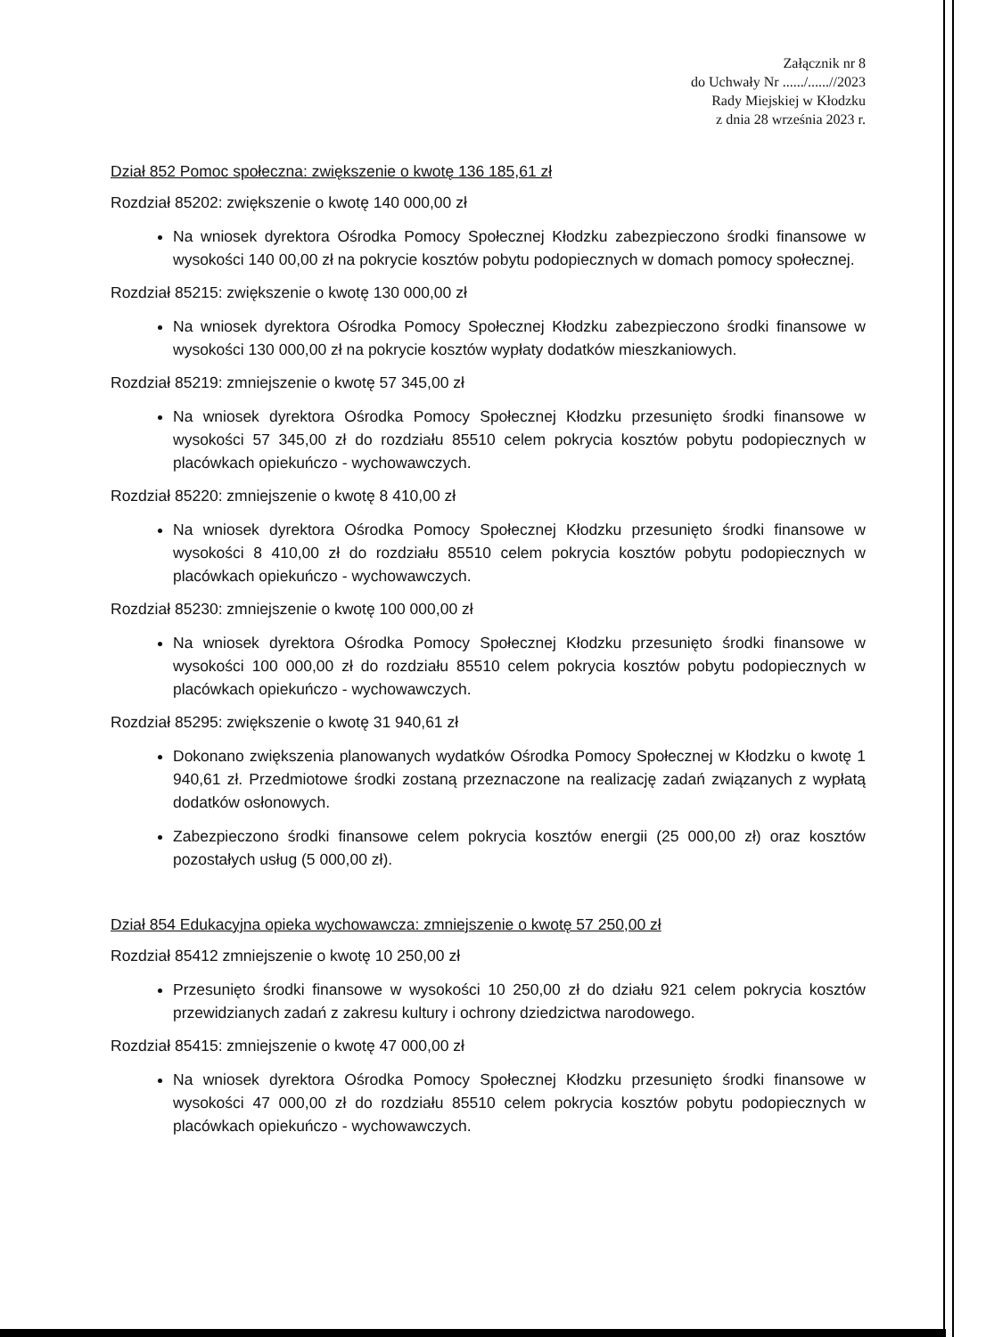Załącznik nr 8
do Uchwały Nr ....../......//2023
Rady Miejskiej w Kłodzku
z dnia 28 września 2023 r.
Dział 852 Pomoc społeczna: zwiększenie o kwotę 136 185,61 zł
Rozdział 85202: zwiększenie o kwotę 140 000,00 zł
Na wniosek dyrektora Ośrodka Pomocy Społecznej Kłodzku zabezpieczono środki finansowe w wysokości 140 00,00 zł na pokrycie kosztów pobytu podopiecznych w domach pomocy społecznej.
Rozdział 85215: zwiększenie o kwotę 130 000,00 zł
Na wniosek dyrektora Ośrodka Pomocy Społecznej Kłodzku zabezpieczono środki finansowe w wysokości 130 000,00 zł na pokrycie kosztów wypłaty dodatków mieszkaniowych.
Rozdział 85219: zmniejszenie o kwotę 57 345,00 zł
Na wniosek dyrektora Ośrodka Pomocy Społecznej Kłodzku przesunięto środki finansowe w wysokości 57 345,00 zł do rozdziału 85510 celem pokrycia kosztów pobytu podopiecznych w placówkach opiekuńczo - wychowawczych.
Rozdział 85220: zmniejszenie o kwotę 8 410,00 zł
Na wniosek dyrektora Ośrodka Pomocy Społecznej Kłodzku przesunięto środki finansowe w wysokości 8 410,00 zł do rozdziału 85510 celem pokrycia kosztów pobytu podopiecznych w placówkach opiekuńczo - wychowawczych.
Rozdział 85230: zmniejszenie o kwotę 100 000,00 zł
Na wniosek dyrektora Ośrodka Pomocy Społecznej Kłodzku przesunięto środki finansowe w wysokości 100 000,00 zł do rozdziału 85510 celem pokrycia kosztów pobytu podopiecznych w placówkach opiekuńczo - wychowawczych.
Rozdział 85295: zwiększenie o kwotę 31 940,61 zł
Dokonano zwiększenia planowanych wydatków Ośrodka Pomocy Społecznej w Kłodzku o kwotę 1 940,61 zł. Przedmiotowe środki zostaną przeznaczone na realizację zadań związanych z wypłatą dodatków osłonowych.
Zabezpieczono środki finansowe celem pokrycia kosztów energii (25 000,00 zł) oraz kosztów pozostałych usług (5 000,00 zł).
Dział 854 Edukacyjna opieka wychowawcza: zmniejszenie o kwotę 57 250,00 zł
Rozdział 85412 zmniejszenie o kwotę 10 250,00 zł
Przesunięto środki finansowe w wysokości 10 250,00 zł do działu 921 celem pokrycia kosztów przewidzianych zadań z zakresu kultury i ochrony dziedzictwa narodowego.
Rozdział 85415: zmniejszenie o kwotę 47 000,00 zł
Na wniosek dyrektora Ośrodka Pomocy Społecznej Kłodzku przesunięto środki finansowe w wysokości 47 000,00 zł do rozdziału 85510 celem pokrycia kosztów pobytu podopiecznych w placówkach opiekuńczo - wychowawczych.